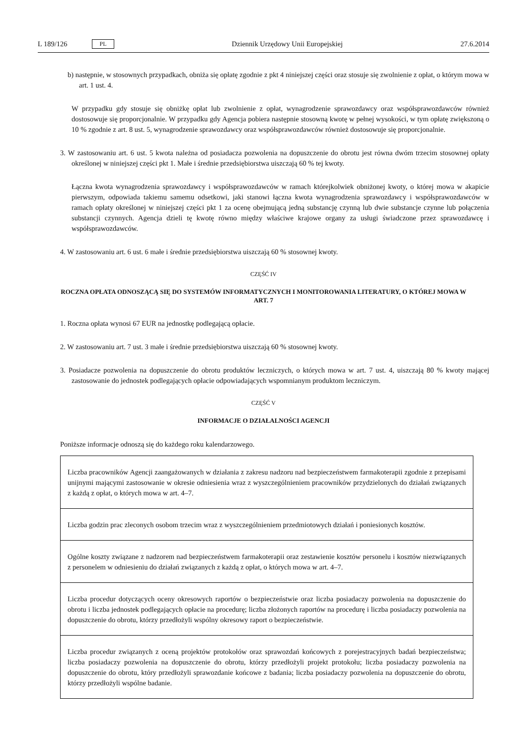L 189/126 PL Dziennik Urzędowy Unii Europejskiej 27.6.2014
b) następnie, w stosownych przypadkach, obniża się opłatę zgodnie z pkt 4 niniejszej części oraz stosuje się zwolnienie z opłat, o którym mowa w art. 1 ust. 4.
W przypadku gdy stosuje się obniżkę opłat lub zwolnienie z opłat, wynagrodzenie sprawozdawcy oraz współsprawozdawców również dostosowuje się proporcjonalnie. W przypadku gdy Agencja pobiera następnie stosowną kwotę w pełnej wysokości, w tym opłatę zwiększoną o 10 % zgodnie z art. 8 ust. 5, wynagrodzenie sprawozdawcy oraz współsprawozdawców również dostosowuje się proporcjonalnie.
3. W zastosowaniu art. 6 ust. 5 kwota należna od posiadacza pozwolenia na dopuszczenie do obrotu jest równa dwóm trzecim stosownej opłaty określonej w niniejszej części pkt 1. Małe i średnie przedsiębiorstwa uiszczają 60 % tej kwoty.
Łączna kwota wynagrodzenia sprawozdawcy i współsprawozdawców w ramach którejkolwiek obniżonej kwoty, o której mowa w akapicie pierwszym, odpowiada takiemu samemu odsetkowi, jaki stanowi łączna kwota wynagrodzenia sprawozdawcy i współsprawozdawców w ramach opłaty określonej w niniejszej części pkt 1 za ocenę obejmującą jedną substancję czynną lub dwie substancje czynne lub połączenia substancji czynnych. Agencja dzieli tę kwotę równo między właściwe krajowe organy za usługi świadczone przez sprawozdawcę i współsprawozdawców.
4. W zastosowaniu art. 6 ust. 6 małe i średnie przedsiębiorstwa uiszczają 60 % stosownej kwoty.
CZĘŚĆ IV
ROCZNA OPŁATA ODNOSZĄCĄ SIĘ DO SYSTEMÓW INFORMATYCZNYCH I MONITOROWANIA LITERATURY, O KTÓREJ MOWA W ART. 7
1. Roczna opłata wynosi 67 EUR na jednostkę podlegającą opłacie.
2. W zastosowaniu art. 7 ust. 3 małe i średnie przedsiębiorstwa uiszczają 60 % stosownej kwoty.
3. Posiadacze pozwolenia na dopuszczenie do obrotu produktów leczniczych, o których mowa w art. 7 ust. 4, uiszczają 80 % kwoty mającej zastosowanie do jednostek podlegających opłacie odpowiadających wspomnianym produktom leczniczym.
CZĘŚĆ V
INFORMACJE O DZIAŁALNOŚCI AGENCJI
Poniższe informacje odnoszą się do każdego roku kalendarzowego.
| Liczba pracowników Agencji zaangażowanych w działania z zakresu nadzoru nad bezpieczeństwem farmakoterapii zgodnie z przepisami unijnymi mającymi zastosowanie w okresie odniesienia wraz z wyszczególnieniem pracowników przydzielonych do działań związanych z każdą z opłat, o których mowa w art. 4–7. |
| Liczba godzin prac zleconych osobom trzecim wraz z wyszczególnieniem przedmiotowych działań i poniesionych kosztów. |
| Ogólne koszty związane z nadzorem nad bezpieczeństwem farmakoterapii oraz zestawienie kosztów personelu i kosztów niezwiązanych z personelem w odniesieniu do działań związanych z każdą z opłat, o których mowa w art. 4–7. |
| Liczba procedur dotyczących oceny okresowych raportów o bezpieczeństwie oraz liczba posiadaczy pozwolenia na dopuszczenie do obrotu i liczba jednostek podlegających opłacie na procedurę; liczba złożonych raportów na procedurę i liczba posiadaczy pozwolenia na dopuszczenie do obrotu, którzy przedłożyli wspólny okresowy raport o bezpieczeństwie. |
| Liczba procedur związanych z oceną projektów protokołów oraz sprawozdań końcowych z porejestracyjnych badań bezpieczeństwa; liczba posiadaczy pozwolenia na dopuszczenie do obrotu, którzy przedłożyli projekt protokołu; liczba posiadaczy pozwolenia na dopuszczenie do obrotu, który przedłożyli sprawozdanie końcowe z badania; liczba posiadaczy pozwolenia na dopuszczenie do obrotu, którzy przedłożyli wspólne badanie. |